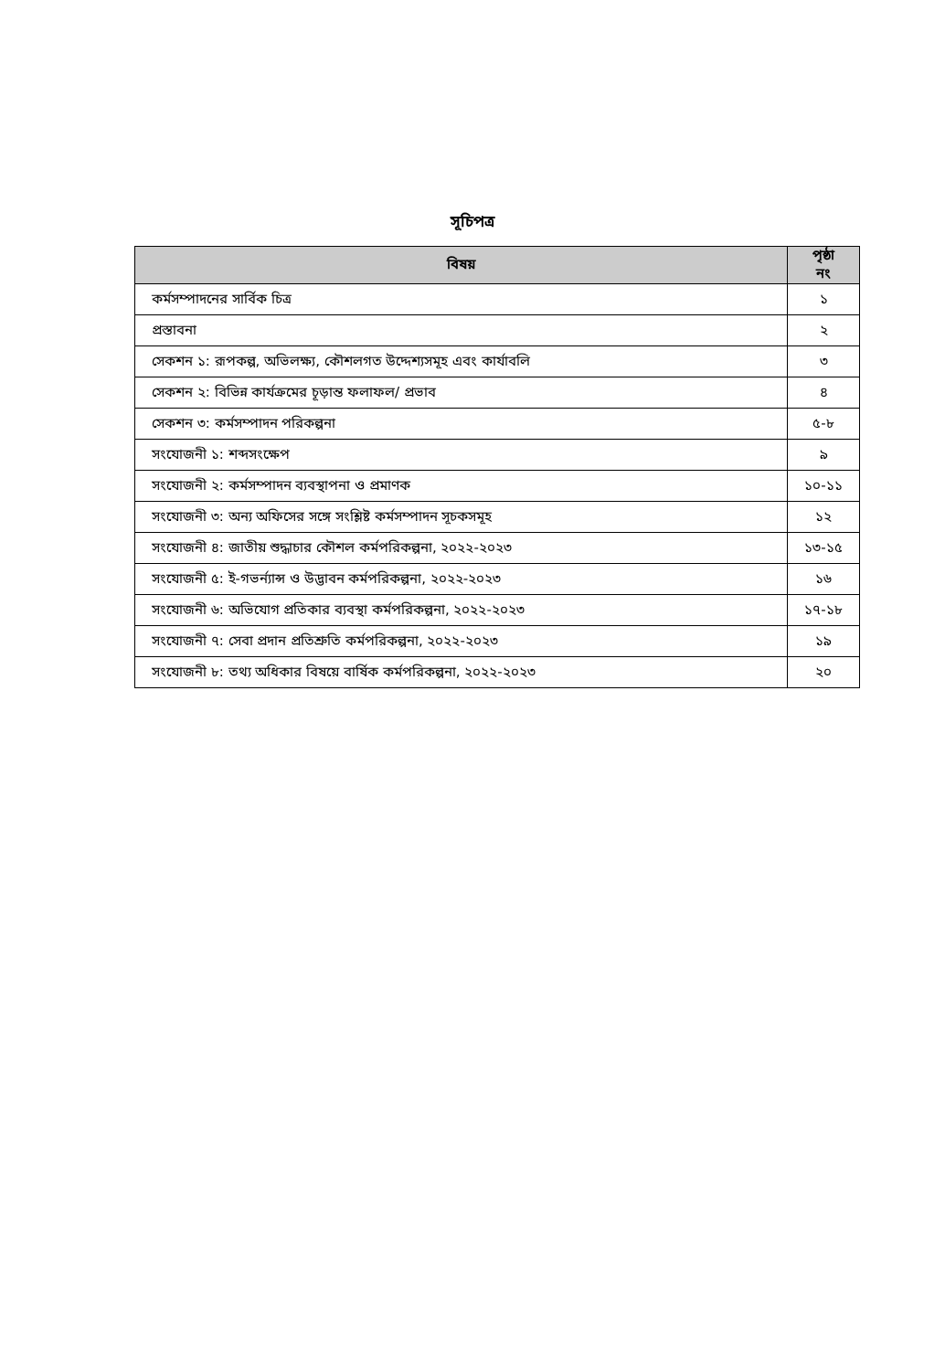সূচিপত্র
| বিষয় | পৃষ্ঠা নং |
| --- | --- |
| কর্মসম্পাদনের সার্বিক চিত্র | ১ |
| প্রস্তাবনা | ২ |
| সেকশন ১: রূপকল্প, অভিলক্ষ্য, কৌশলগত উদ্দেশ্যসমূহ এবং কার্যাবলি | ৩ |
| সেকশন ২: বিভিন্ন কার্যক্রমের চূড়ান্ত ফলাফল/ প্রভাব | ৪ |
| সেকশন ৩: কর্মসম্পাদন পরিকল্পনা | ৫-৮ |
| সংযোজনী ১: শব্দসংক্ষেপ | ৯ |
| সংযোজনী ২: কর্মসম্পাদন ব্যবস্থাপনা ও প্রমাণক | ১০-১১ |
| সংযোজনী ৩: অন্য অফিসের সঙ্গে সংশ্লিষ্ট কর্মসম্পাদন সূচকসমূহ | ১২ |
| সংযোজনী ৪: জাতীয় শুদ্ধাচার কৌশল কর্মপরিকল্পনা, ২০২২-২০২৩ | ১৩-১৫ |
| সংযোজনী ৫: ই-গভর্ন্যান্স ও উদ্ভাবন কর্মপরিকল্পনা, ২০২২-২০২৩ | ১৬ |
| সংযোজনী ৬: অভিযোগ প্রতিকার ব্যবস্থা কর্মপরিকল্পনা, ২০২২-২০২৩ | ১৭-১৮ |
| সংযোজনী ৭: সেবা প্রদান প্রতিশ্রুতি কর্মপরিকল্পনা, ২০২২-২০২৩ | ১৯ |
| সংযোজনী ৮: তথ্য অধিকার বিষয়ে বার্ষিক কর্মপরিকল্পনা, ২০২২-২০২৩ | ২০ |